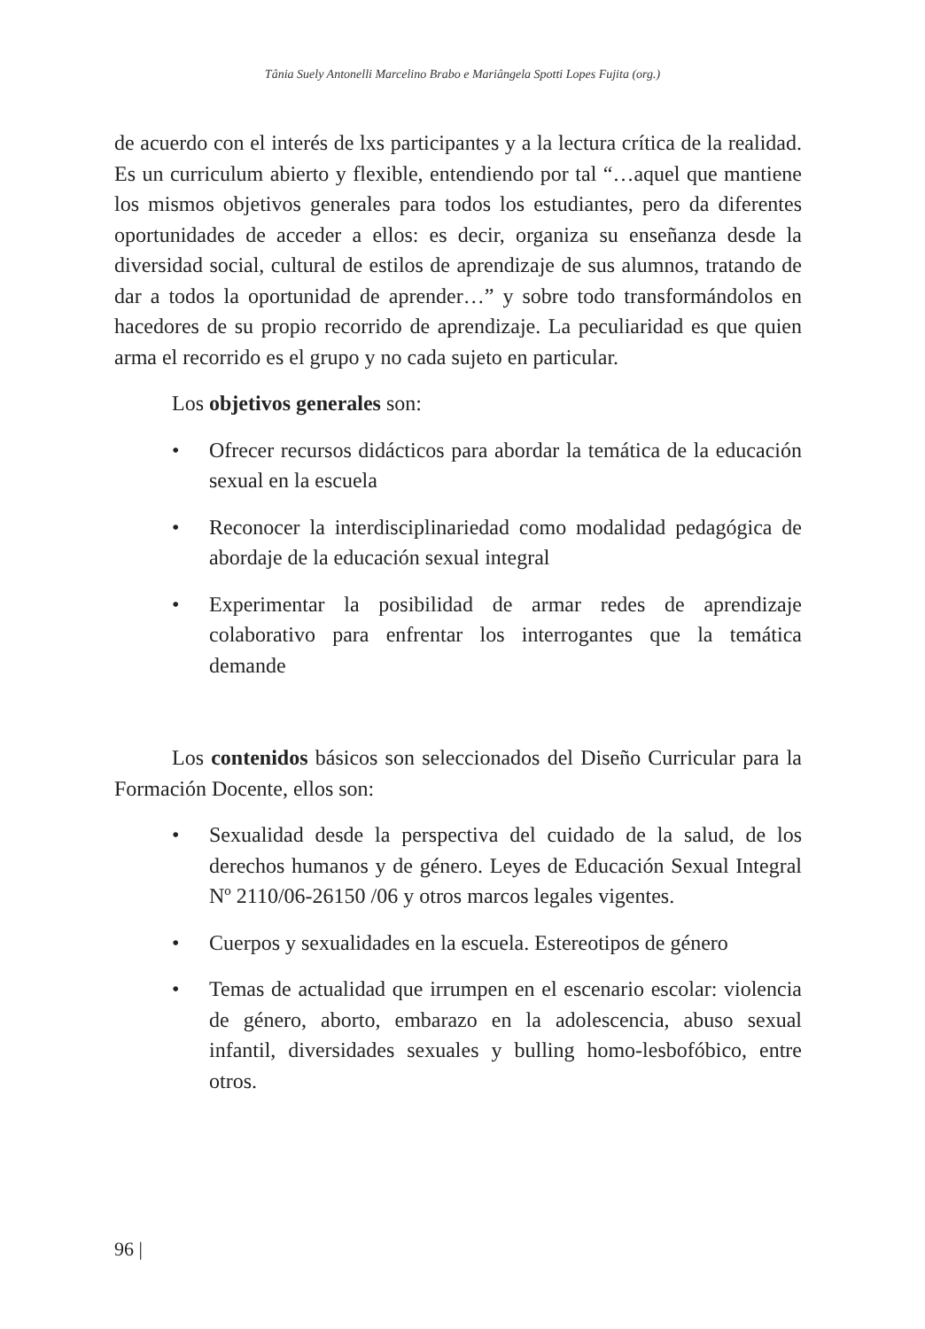Tânia Suely Antonelli Marcelino Brabo e Mariângela Spotti Lopes Fujita (org.)
de acuerdo con el interés de lxs participantes y a la lectura crítica de la realidad. Es un curriculum abierto y flexible, entendiendo por tal “…aquel que mantiene los mismos objetivos generales para todos los estudiantes, pero da diferentes oportunidades de acceder a ellos: es decir, organiza su enseñanza desde la diversidad social, cultural de estilos de aprendizaje de sus alumnos, tratando de dar a todos la oportunidad de aprender…” y sobre todo transformándolos en hacedores de su propio recorrido de aprendizaje. La peculiaridad es que quien arma el recorrido es el grupo y no cada sujeto en particular.
Los objetivos generales son:
• Ofrecer recursos didácticos para abordar la temática de la educación sexual en la escuela
• Reconocer la interdisciplinariedad como modalidad pedagógica de abordaje de la educación sexual integral
• Experimentar la posibilidad de armar redes de aprendizaje colaborativo para enfrentar los interrogantes que la temática demande
Los contenidos básicos son seleccionados del Diseño Curricular para la Formación Docente, ellos son:
• Sexualidad desde la perspectiva del cuidado de la salud, de los derechos humanos y de género. Leyes de Educación Sexual Integral Nº 2110/06-26150 /06 y otros marcos legales vigentes.
• Cuerpos y sexualidades en la escuela. Estereotipos de género
• Temas de actualidad que irrumpen en el escenario escolar: violencia de género, aborto, embarazo en la adolescencia, abuso sexual infantil, diversidades sexuales y bulling homo-lesbofóbico, entre otros.
96 |